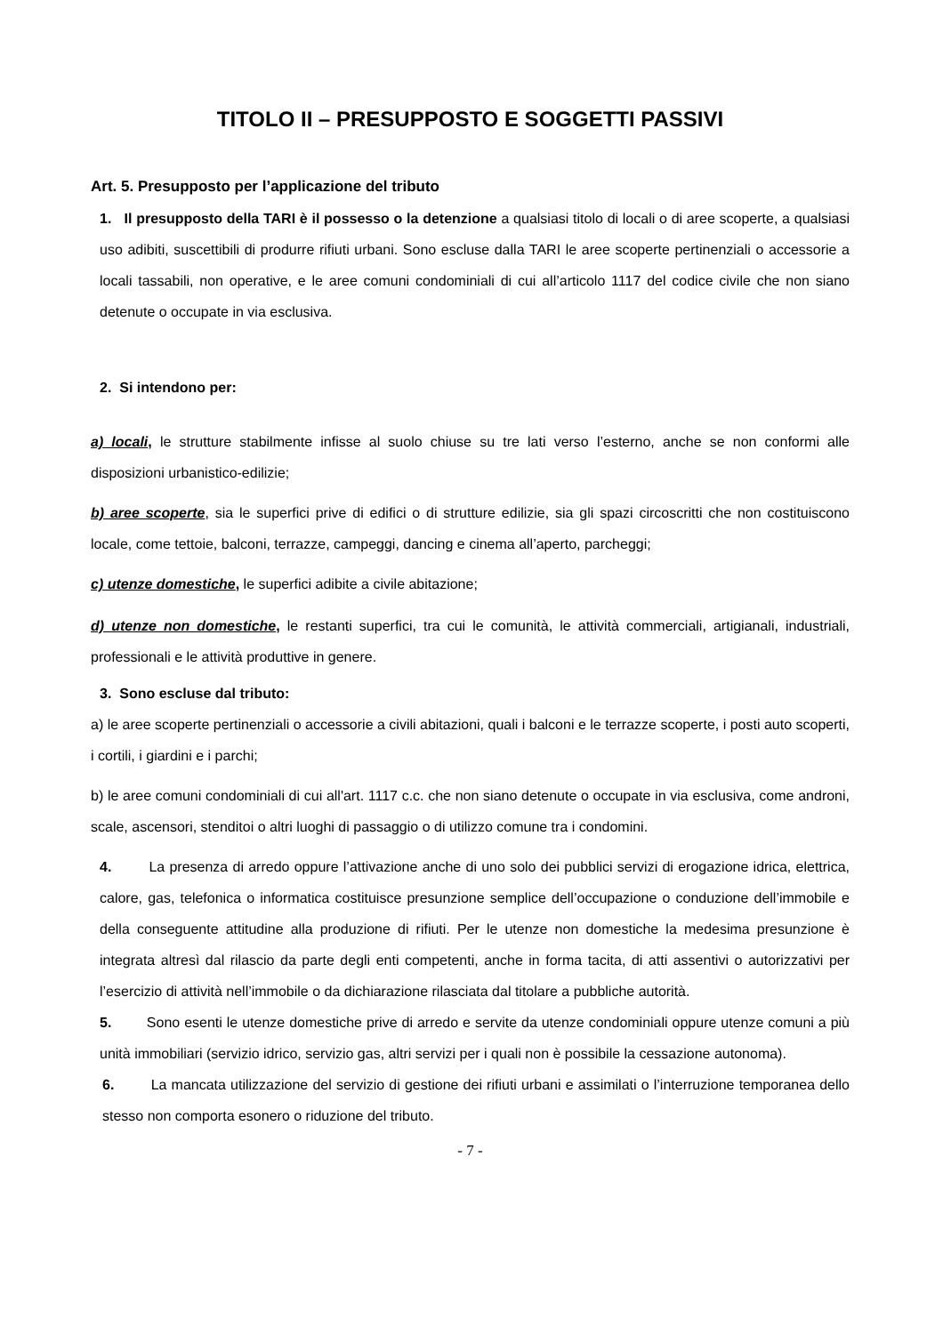TITOLO II – PRESUPPOSTO E SOGGETTI PASSIVI
Art. 5. Presupposto per l’applicazione del tributo
1. Il presupposto della TARI è il possesso o la detenzione a qualsiasi titolo di locali o di aree scoperte, a qualsiasi uso adibiti, suscettibili di produrre rifiuti urbani. Sono escluse dalla TARI le aree scoperte pertinenziali o accessorie a locali tassabili, non operative, e le aree comuni condominiali di cui all’articolo 1117 del codice civile che non siano detenute o occupate in via esclusiva.
2. Si intendono per:
a) locali, le strutture stabilmente infisse al suolo chiuse su tre lati verso l’esterno, anche se non conformi alle disposizioni urbanistico-edilizie;
b) aree scoperte, sia le superfici prive di edifici o di strutture edilizie, sia gli spazi circoscritti che non costituiscono locale, come tettoie, balconi, terrazze, campeggi, dancing e cinema all’aperto, parcheggi;
c) utenze domestiche, le superfici adibite a civile abitazione;
d) utenze non domestiche, le restanti superfici, tra cui le comunità, le attività commerciali, artigianali, industriali, professionali e le attività produttive in genere.
3. Sono escluse dal tributo:
a) le aree scoperte pertinenziali o accessorie a civili abitazioni, quali i balconi e le terrazze scoperte, i posti auto scoperti, i cortili, i giardini e i parchi;
b) le aree comuni condominiali di cui all'art. 1117 c.c. che non siano detenute o occupate in via esclusiva, come androni, scale, ascensori, stenditoi o altri luoghi di passaggio o di utilizzo comune tra i condomini.
4. La presenza di arredo oppure l’attivazione anche di uno solo dei pubblici servizi di erogazione idrica, elettrica, calore, gas, telefonica o informatica costituisce presunzione semplice dell’occupazione o conduzione dell’immobile e della conseguente attitudine alla produzione di rifiuti. Per le utenze non domestiche la medesima presunzione è integrata altresì dal rilascio da parte degli enti competenti, anche in forma tacita, di atti assentivi o autorizzativi per l’esercizio di attività nell’immobile o da dichiarazione rilasciata dal titolare a pubbliche autorità.
5. Sono esenti le utenze domestiche prive di arredo e servite da utenze condominiali oppure utenze comuni a più unità immobiliari (servizio idrico, servizio gas, altri servizi per i quali non è possibile la cessazione autonoma).
6. La mancata utilizzazione del servizio di gestione dei rifiuti urbani e assimilati o l’interruzione temporanea dello stesso non comporta esonero o riduzione del tributo.
- 7 -